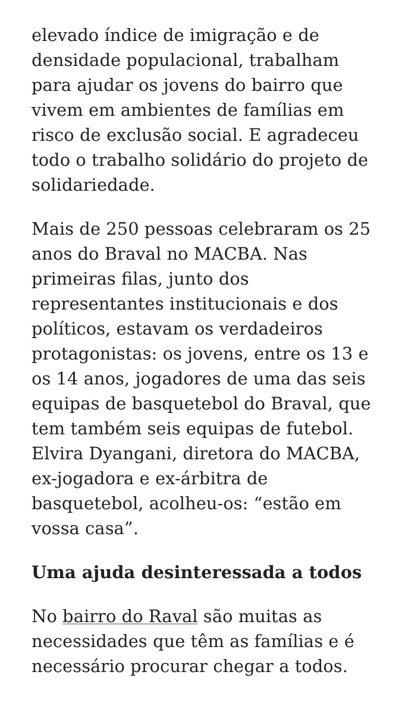elevado índice de imigração e de densidade populacional, trabalham para ajudar os jovens do bairro que vivem em ambientes de famílias em risco de exclusão social. E agradeceu todo o trabalho solidário do projeto de solidariedade.
Mais de 250 pessoas celebraram os 25 anos do Braval no MACBA. Nas primeiras filas, junto dos representantes institucionais e dos políticos, estavam os verdadeiros protagonistas: os jovens, entre os 13 e os 14 anos, jogadores de uma das seis equipas de basquetebol do Braval, que tem também seis equipas de futebol. Elvira Dyangani, diretora do MACBA, ex-jogadora e ex-árbitra de basquetebol, acolheu-os: “estão em vossa casa”.
Uma ajuda desinteressada a todos
No bairro do Raval são muitas as necessidades que têm as famílias e é necessário procurar chegar a todos.